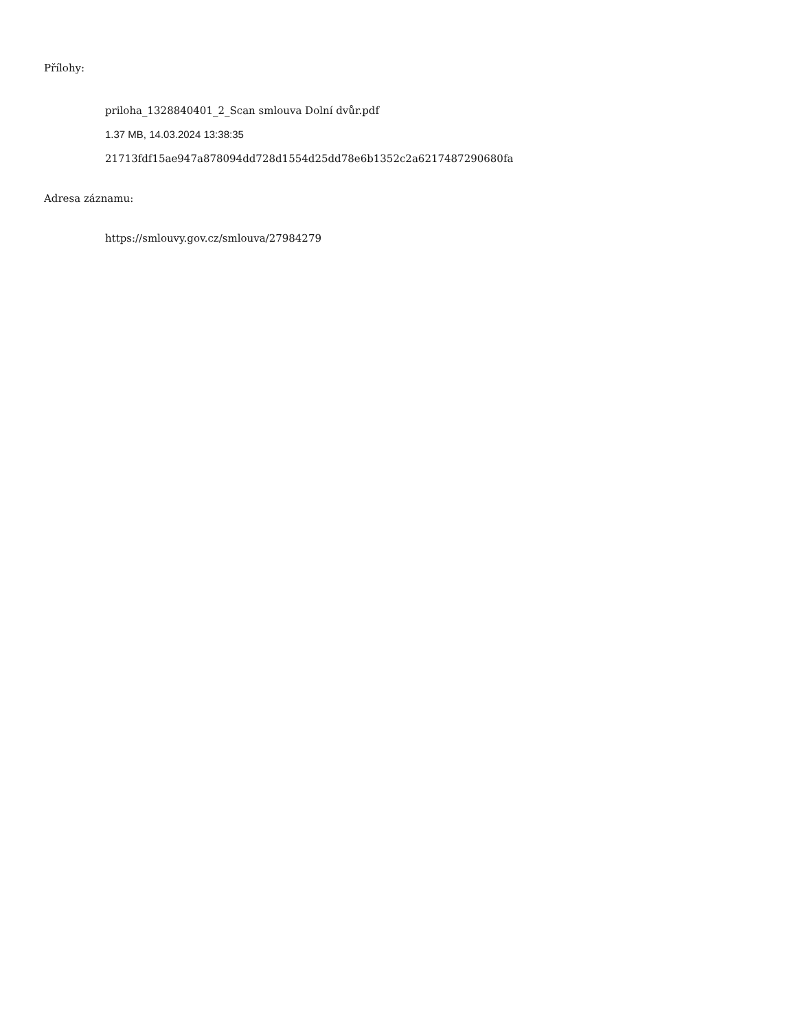Přílohy:
priloha_1328840401_2_Scan smlouva Dolní dvůr.pdf
1.37 MB, 14.03.2024 13:38:35
21713fdf15ae947a878094dd728d1554d25dd78e6b1352c2a6217487290680fa
Adresa záznamu:
https://smlouvy.gov.cz/smlouva/27984279